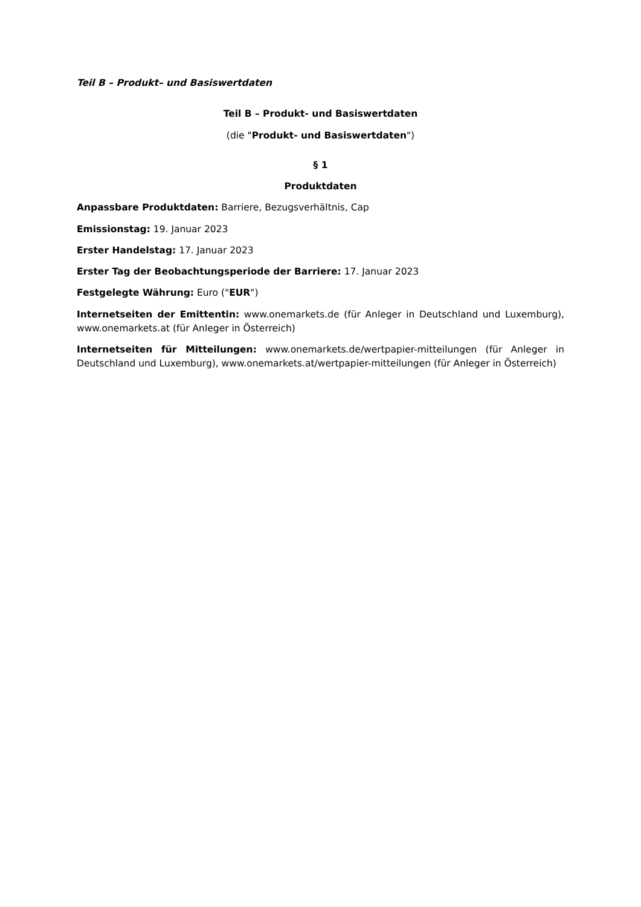Teil B – Produkt– und Basiswertdaten
Teil B – Produkt- und Basiswertdaten
(die "Produkt- und Basiswertdaten")
§ 1
Produktdaten
Anpassbare Produktdaten: Barriere, Bezugsverhältnis, Cap
Emissionstag: 19. Januar 2023
Erster Handelstag: 17. Januar 2023
Erster Tag der Beobachtungsperiode der Barriere: 17. Januar 2023
Festgelegte Währung: Euro ("EUR")
Internetseiten der Emittentin: www.onemarkets.de (für Anleger in Deutschland und Luxemburg), www.onemarkets.at (für Anleger in Österreich)
Internetseiten für Mitteilungen: www.onemarkets.de/wertpapier-mitteilungen (für Anleger in Deutschland und Luxemburg), www.onemarkets.at/wertpapier-mitteilungen (für Anleger in Österreich)